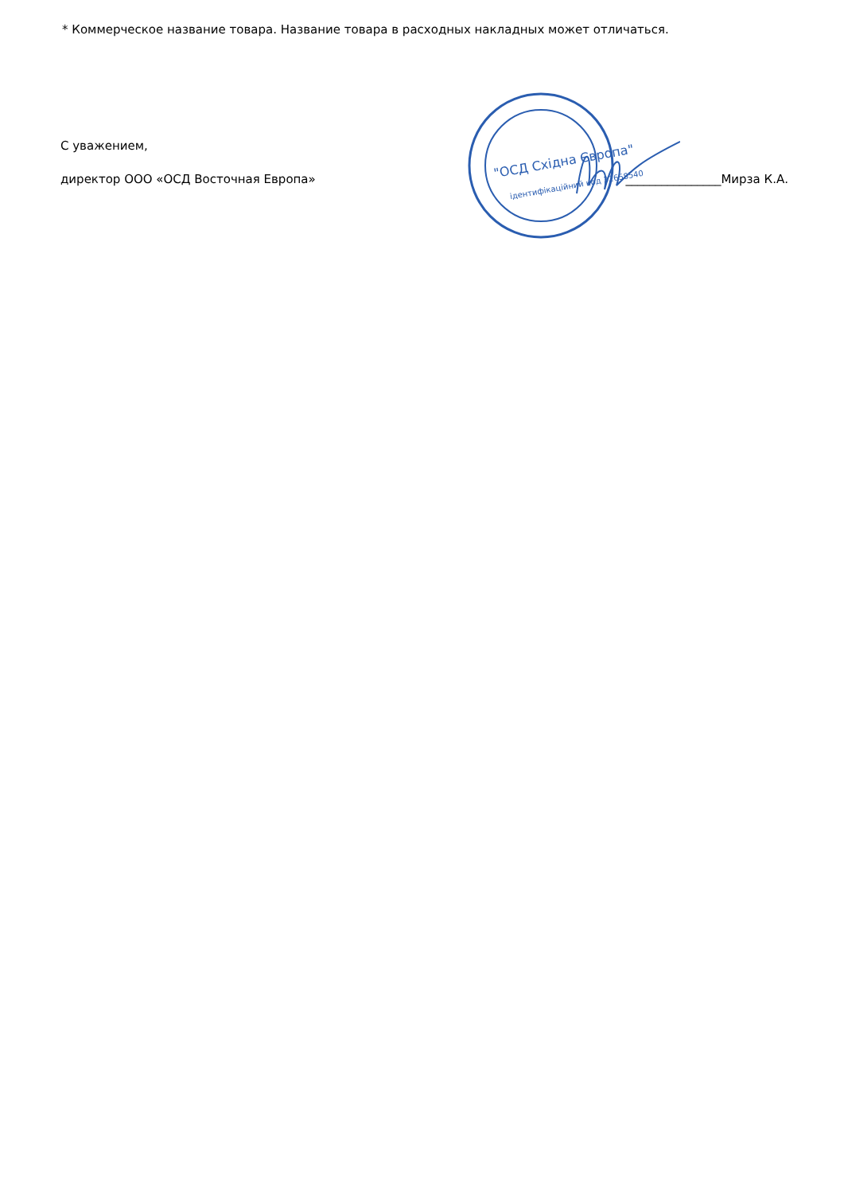"ОСД Східна Європа"
ідентифікаційний код 32658540
* Коммерческое название товара. Название товара в расходных накладных может отличаться.
С уважением,
директор ООО «ОСД Восточная Европа» ________________Мирза К.А.